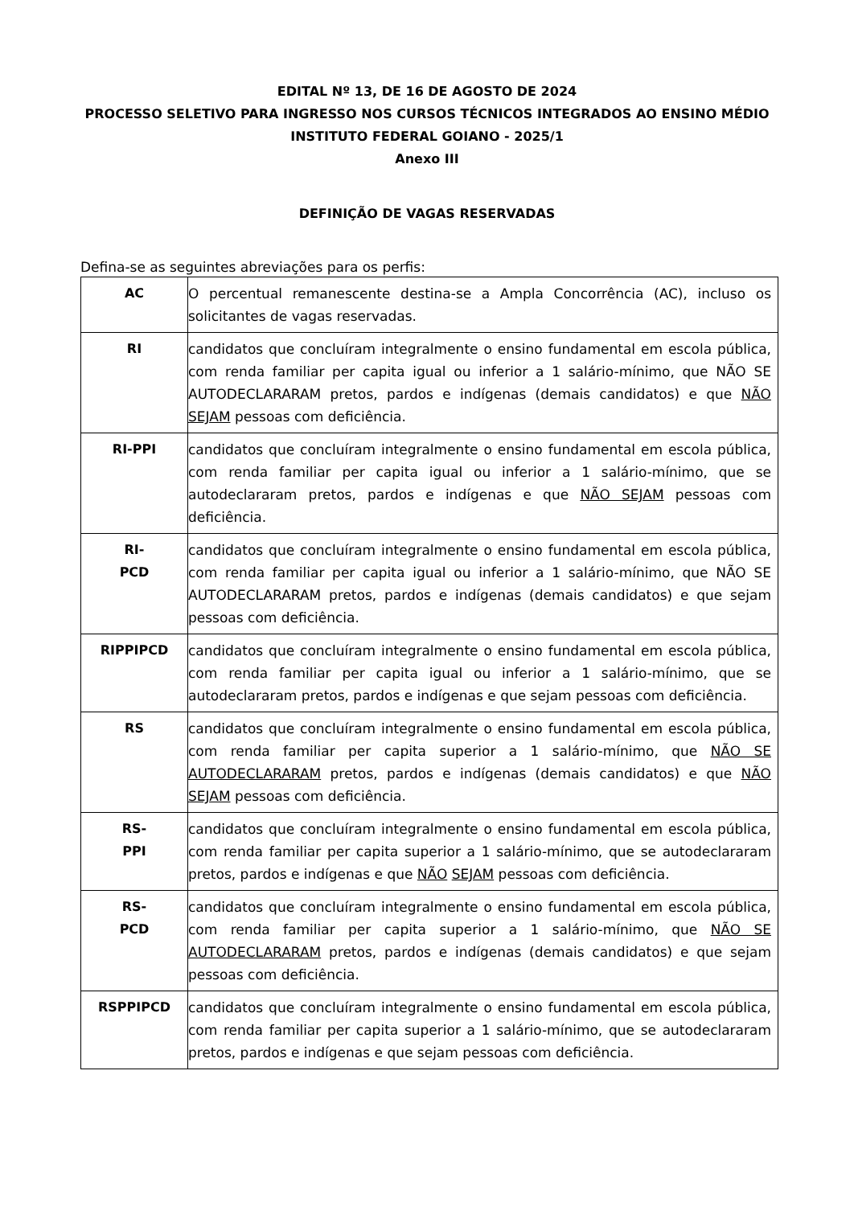EDITAL Nº 13, DE 16 DE AGOSTO DE 2024
PROCESSO SELETIVO PARA INGRESSO NOS CURSOS TÉCNICOS INTEGRADOS AO ENSINO MÉDIO
INSTITUTO FEDERAL GOIANO - 2025/1
Anexo III
DEFINIÇÃO DE VAGAS RESERVADAS
Defina-se as seguintes abreviações para os perfis:
| AC | O percentual remanescente destina-se a Ampla Concorrência (AC), incluso os solicitantes de vagas reservadas. |
| RI | candidatos que concluíram integralmente o ensino fundamental em escola pública, com renda familiar per capita igual ou inferior a 1 salário-mínimo, que NÃO SE AUTODECLARARAM pretos, pardos e indígenas (demais candidatos) e que NÃO SEJAM pessoas com deficiência. |
| RI-PPI | candidatos que concluíram integralmente o ensino fundamental em escola pública, com renda familiar per capita igual ou inferior a 1 salário-mínimo, que se autodeclararam pretos, pardos e indígenas e que NÃO SEJAM pessoas com deficiência. |
| RI- PCD | candidatos que concluíram integralmente o ensino fundamental em escola pública, com renda familiar per capita igual ou inferior a 1 salário-mínimo, que NÃO SE AUTODECLARARAM pretos, pardos e indígenas (demais candidatos) e que sejam pessoas com deficiência. |
| RIPPIPCD | candidatos que concluíram integralmente o ensino fundamental em escola pública, com renda familiar per capita igual ou inferior a 1 salário-mínimo, que se autodeclararam pretos, pardos e indígenas e que sejam pessoas com deficiência. |
| RS | candidatos que concluíram integralmente o ensino fundamental em escola pública, com renda familiar per capita superior a 1 salário-mínimo, que NÃO SE AUTODECLARARAM pretos, pardos e indígenas (demais candidatos) e que NÃO SEJAM pessoas com deficiência. |
| RS- PPI | candidatos que concluíram integralmente o ensino fundamental em escola pública, com renda familiar per capita superior a 1 salário-mínimo, que se autodeclararam pretos, pardos e indígenas e que NÃO SEJAM pessoas com deficiência. |
| RS- PCD | candidatos que concluíram integralmente o ensino fundamental em escola pública, com renda familiar per capita superior a 1 salário-mínimo, que NÃO SE AUTODECLARARAM pretos, pardos e indígenas (demais candidatos) e que sejam pessoas com deficiência. |
| RSPPIPCD | candidatos que concluíram integralmente o ensino fundamental em escola pública, com renda familiar per capita superior a 1 salário-mínimo, que se autodeclararam pretos, pardos e indígenas e que sejam pessoas com deficiência. |